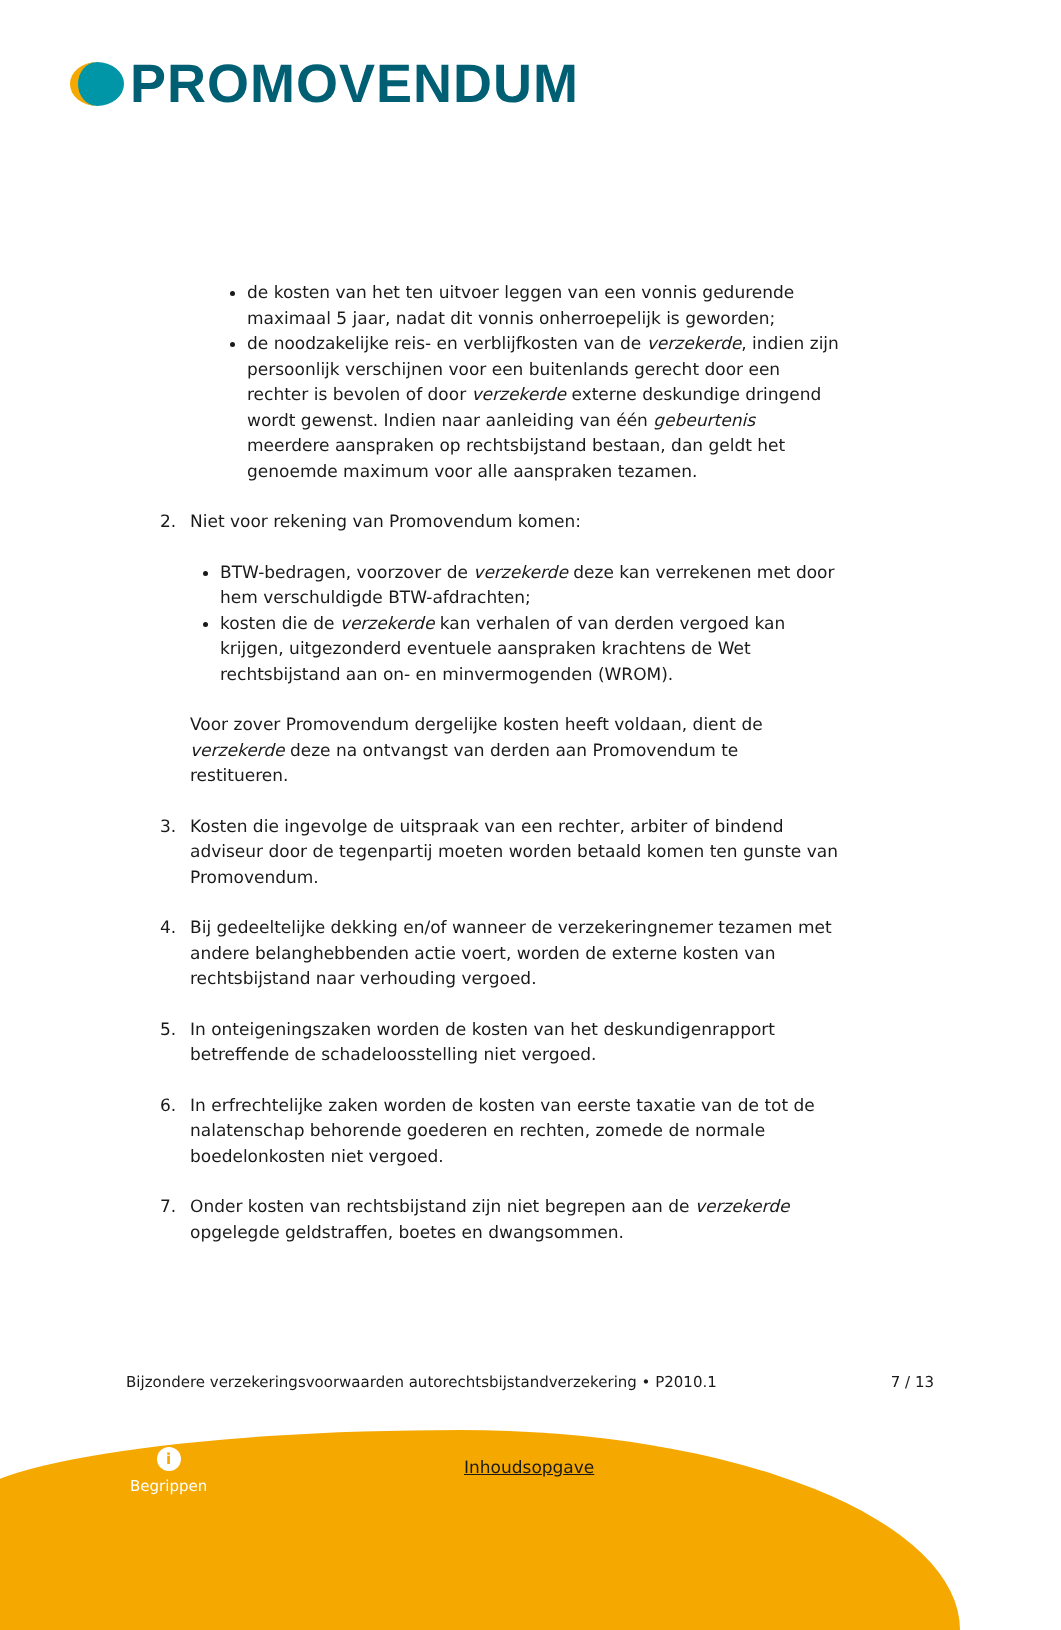PROMOVENDUM
de kosten van het ten uitvoer leggen van een vonnis gedurende maximaal 5 jaar, nadat dit vonnis onherroepelijk is geworden;
de noodzakelijke reis- en verblijfkosten van de verzekerde, indien zijn persoonlijk verschijnen voor een buitenlands gerecht door een rechter is bevolen of door verzekerde externe deskundige dringend wordt gewenst. Indien naar aanleiding van één gebeurtenis meerdere aanspraken op rechtsbijstand bestaan, dan geldt het genoemde maximum voor alle aanspraken tezamen.
2. Niet voor rekening van Promovendum komen:
BTW-bedragen, voorzover de verzekerde deze kan verrekenen met door hem verschuldigde BTW-afdrachten;
kosten die de verzekerde kan verhalen of van derden vergoed kan krijgen, uitgezonderd eventuele aanspraken krachtens de Wet rechtsbijstand aan on- en minvermogenden (WROM).
Voor zover Promovendum dergelijke kosten heeft voldaan, dient de verzekerde deze na ontvangst van derden aan Promovendum te restitueren.
3. Kosten die ingevolge de uitspraak van een rechter, arbiter of bindend adviseur door de tegenpartij moeten worden betaald komen ten gunste van Promovendum.
4. Bij gedeeltelijke dekking en/of wanneer de verzekeringnemer tezamen met andere belanghebbenden actie voert, worden de externe kosten van rechtsbijstand naar verhouding vergoed.
5. In onteigeningszaken worden de kosten van het deskundigenrapport betreffende de schadeloosstelling niet vergoed.
6. In erfrechtelijke zaken worden de kosten van eerste taxatie van de tot de nalatenschap behorende goederen en rechten, zomede de normale boedelonkosten niet vergoed.
7. Onder kosten van rechtsbijstand zijn niet begrepen aan de verzekerde opgelegde geldstraffen, boetes en dwangsommen.
Bijzondere verzekeringsvoorwaarden autorechtsbijstandverzekering • P2010.1 7 / 13
i
Begrippen
Inhoudsopgave